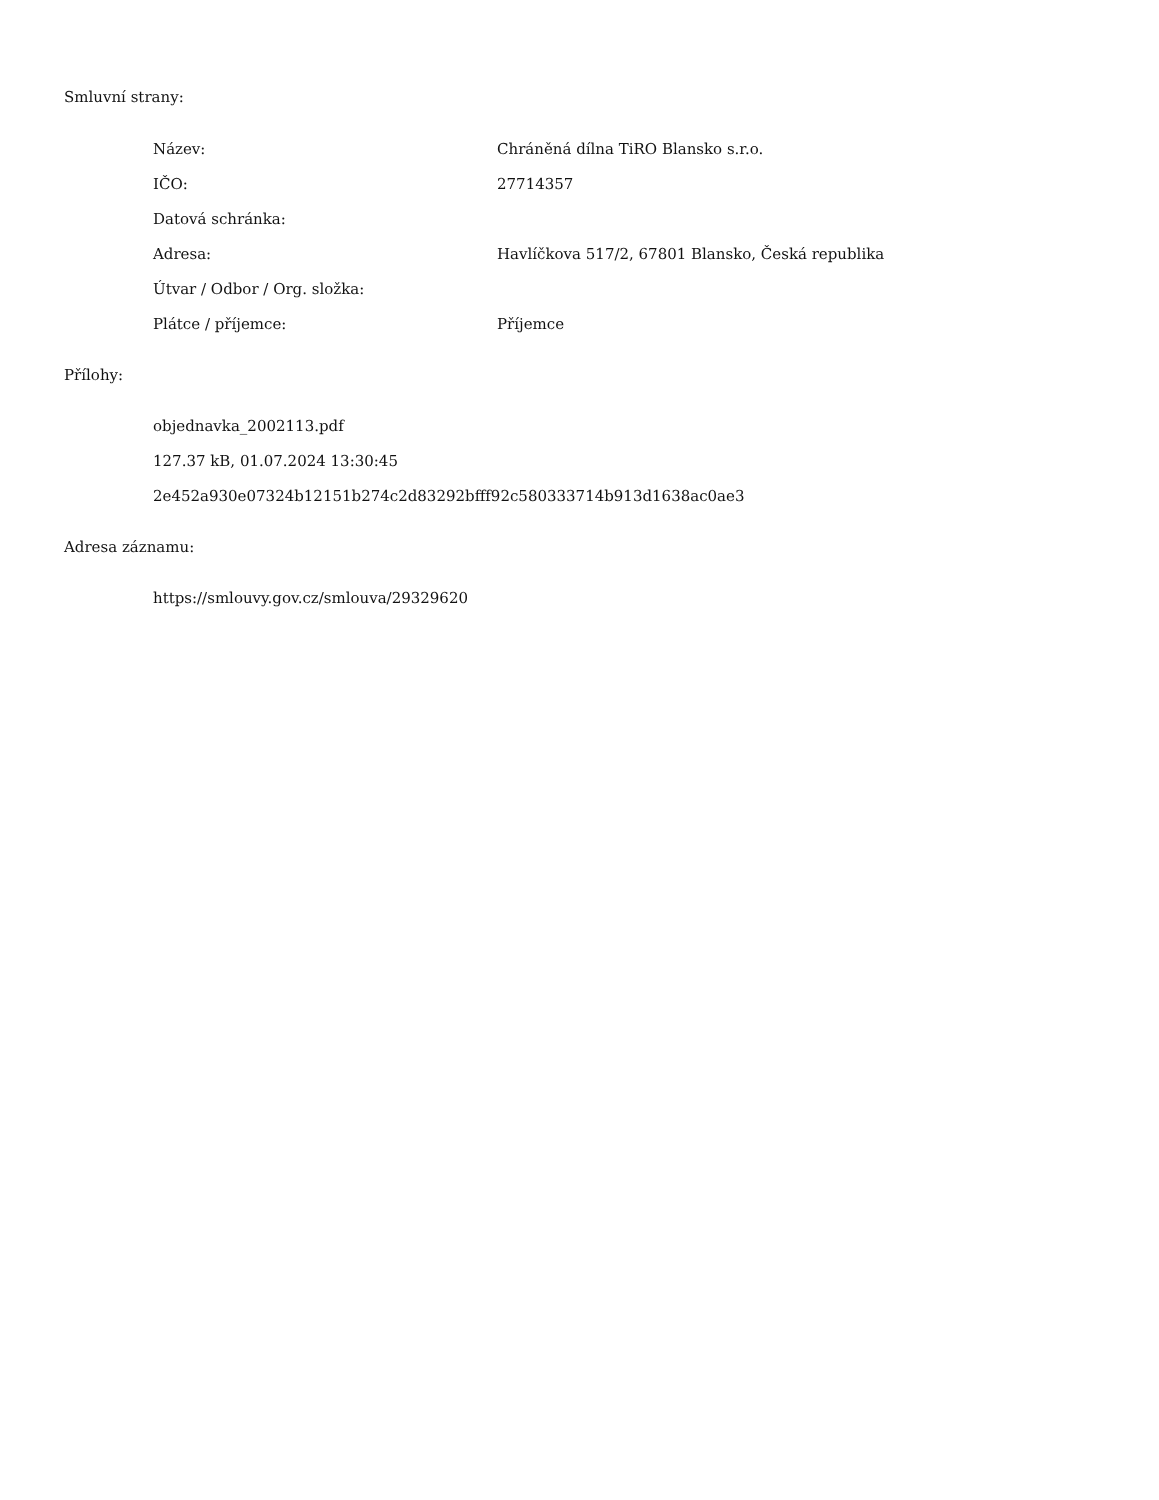Smluvní strany:
| Název: | Chráněná dílna TiRO Blansko s.r.o. |
| IČO: | 27714357 |
| Datová schránka: | |
| Adresa: | Havlíčkova 517/2, 67801 Blansko, Česká republika |
| Útvar / Odbor / Org. složka: | |
| Plátce / příjemce: | Příjemce |
Přílohy:
| objednavka_2002113.pdf |
| 127.37 kB, 01.07.2024 13:30:45 |
| 2e452a930e07324b12151b274c2d83292bfff92c580333714b913d1638ac0ae3 |
Adresa záznamu:
| https://smlouvy.gov.cz/smlouva/29329620 |